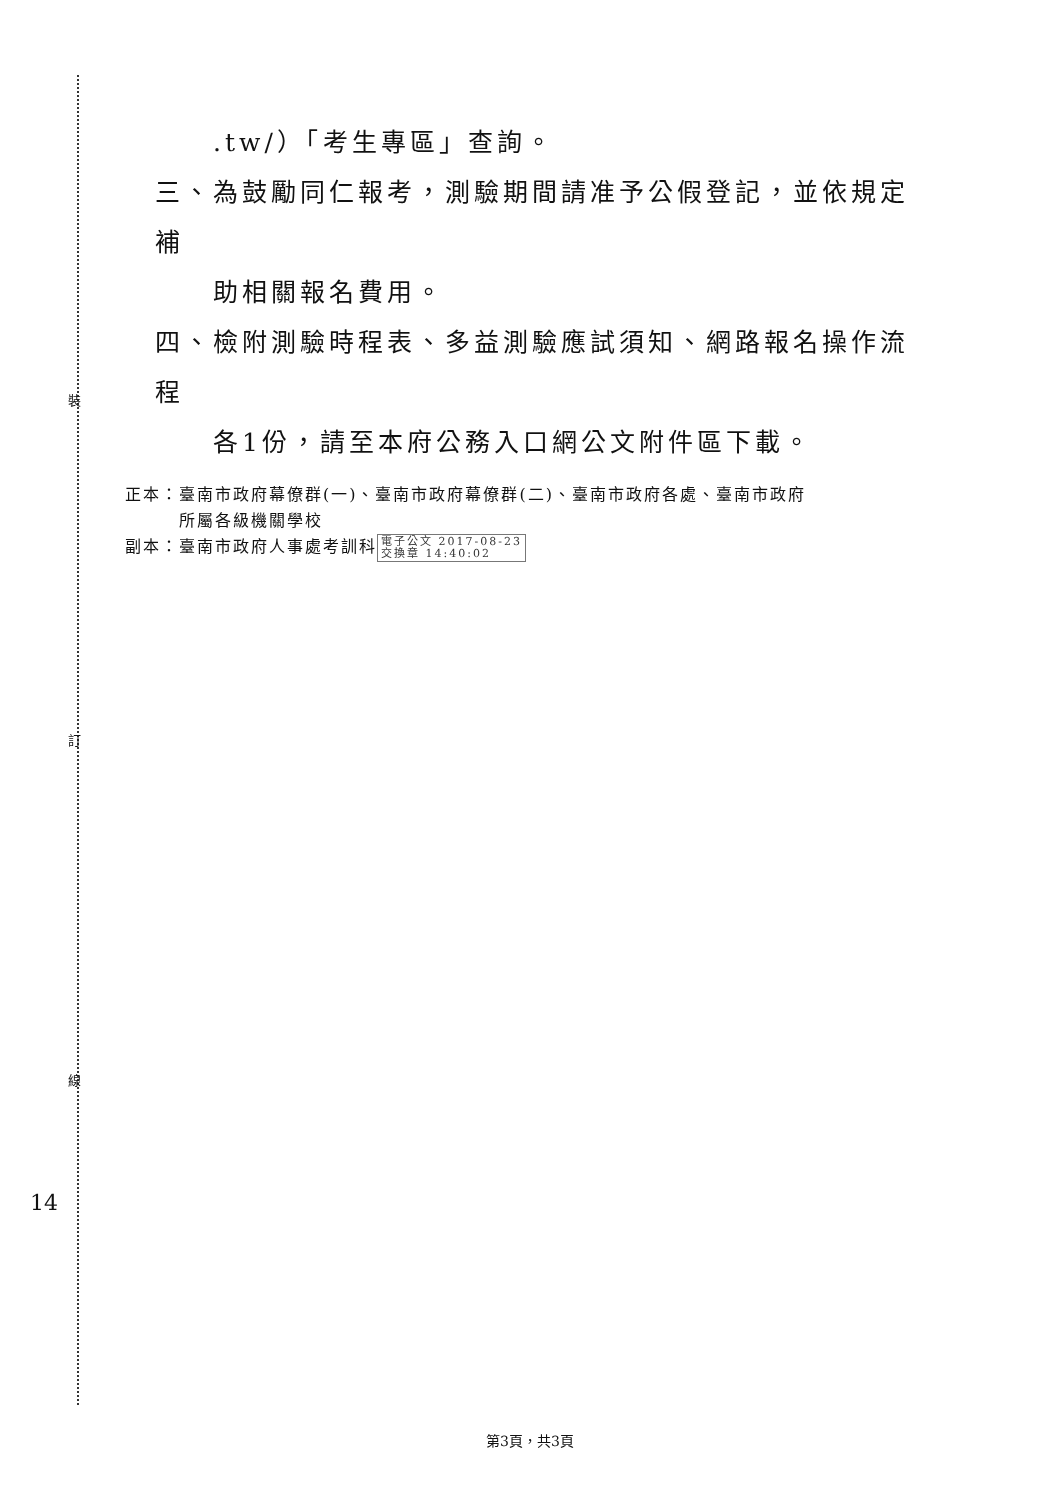裝
訂
線
14
.tw/）「考生專區」查詢。
三、為鼓勵同仁報考，測驗期間請准予公假登記，並依規定補
助相關報名費用。
四、檢附測驗時程表、多益測驗應試須知、網路報名操作流程
各1份，請至本府公務入口網公文附件區下載。
正本：臺南市政府幕僚群(一)、臺南市政府幕僚群(二)、臺南市政府各處、臺南市政府
　　　所屬各級機關學校
副本：臺南市政府人事處考訓科 電子公文 2017-08-23
交換章 14:40:02
第3頁，共3頁